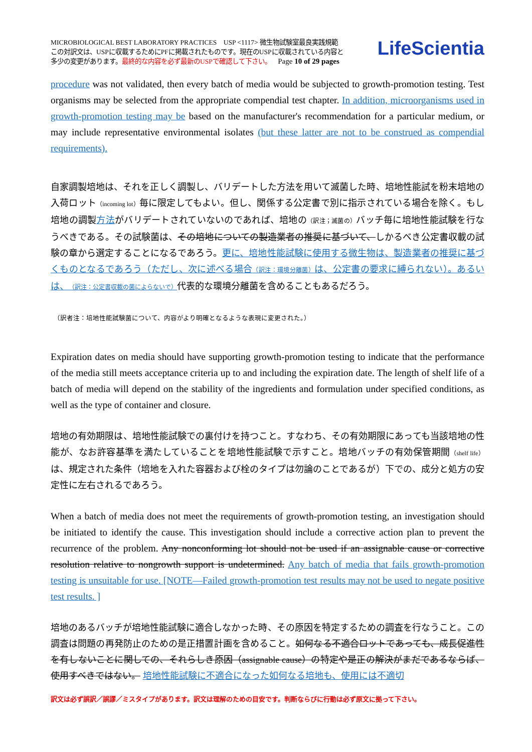MICROBIOLOGICAL BEST LABORATORY PRACTICES USP <1117> 微生物試験室最良実践規範
この対訳文は、USPに収載するためにPFに掲載されたものです。現在のUSPに収載されている内容と
多少の変更があります。最終的な内容を必ず最新のUSPで確認して下さい。 Page 10 of 29 pages
LifeScientia
procedure was not validated, then every batch of media would be subjected to growth-promotion testing. Test organisms may be selected from the appropriate compendial test chapter. In addition, microorganisms used in growth-promotion testing may be based on the manufacturer's recommendation for a particular medium, or may include representative environmental isolates (but these latter are not to be construed as compendial requirements).
自家調製培地は、それを正しく調製し、バリデートした方法を用いて滅菌した時、培地性能試を粉末培地の入荷ロット（incoming lot）毎に限定してもよい。但し、関係する公定書で別に指示されている場合を除く。もし培地の調製方法がバリデートされていないのであれば、培地の（訳注；滅菌の）バッチ毎に培地性能試験を行なうべきである。その試験菌は、その培地についての製造業者の推奨に基づいて、しかるべき公定書収載の試験の章から選定することになるであろう。更に、培地性能試験に使用する微生物は、製造業者の推奨に基づくものとなるであろう（ただし、次に述べる場合（訳注：環境分離菌）は、公定書の要求に縛られない）。あるいは、（訳注：公定書収載の菌によらないで）代表的な環境分離菌を含めることもあるだろう。
（訳者注：培地性能試験菌について、内容がより明確となるような表現に変更された。）
Expiration dates on media should have supporting growth-promotion testing to indicate that the performance of the media still meets acceptance criteria up to and including the expiration date. The length of shelf life of a batch of media will depend on the stability of the ingredients and formulation under specified conditions, as well as the type of container and closure.
培地の有効期限は、培地性能試験での裏付けを持つこと。すなわち、その有効期限にあっても当該培地の性能が、なお許容基準を満たしていることを培地性能試験で示すこと。培地バッチの有効保管期間（shelf life）は、規定された条件（培地を入れた容器および栓のタイプは勿論のことであるが）下での、成分と処方の安定性に左右されるであろう。
When a batch of media does not meet the requirements of growth-promotion testing, an investigation should be initiated to identify the cause. This investigation should include a corrective action plan to prevent the recurrence of the problem. Any nonconforming lot should not be used if an assignable cause or corrective resolution relative to nongrowth support is undetermined. Any batch of media that fails growth-promotion testing is unsuitable for use. [NOTE—Failed growth-promotion test results may not be used to negate positive test results. ]
培地のあるバッチが培地性能試験に適合しなかった時、その原因を特定するための調査を行なうこと。この調査は問題の再発防止のための是正措置計画を含めること。如何なる不適合ロットであっても、成長促進性を有しないことに関しての、それらしき原因（assignable cause）の特定や是正の解決がまだであるならば、使用すべきではない。 培地性能試験に不適合になった如何なる培地も、使用には不適切
訳文は必ず誤訳／誤謬／ミスタイプがあります。訳文は理解のための目安です。判断ならびに行動は必ず原文に拠って下さい。